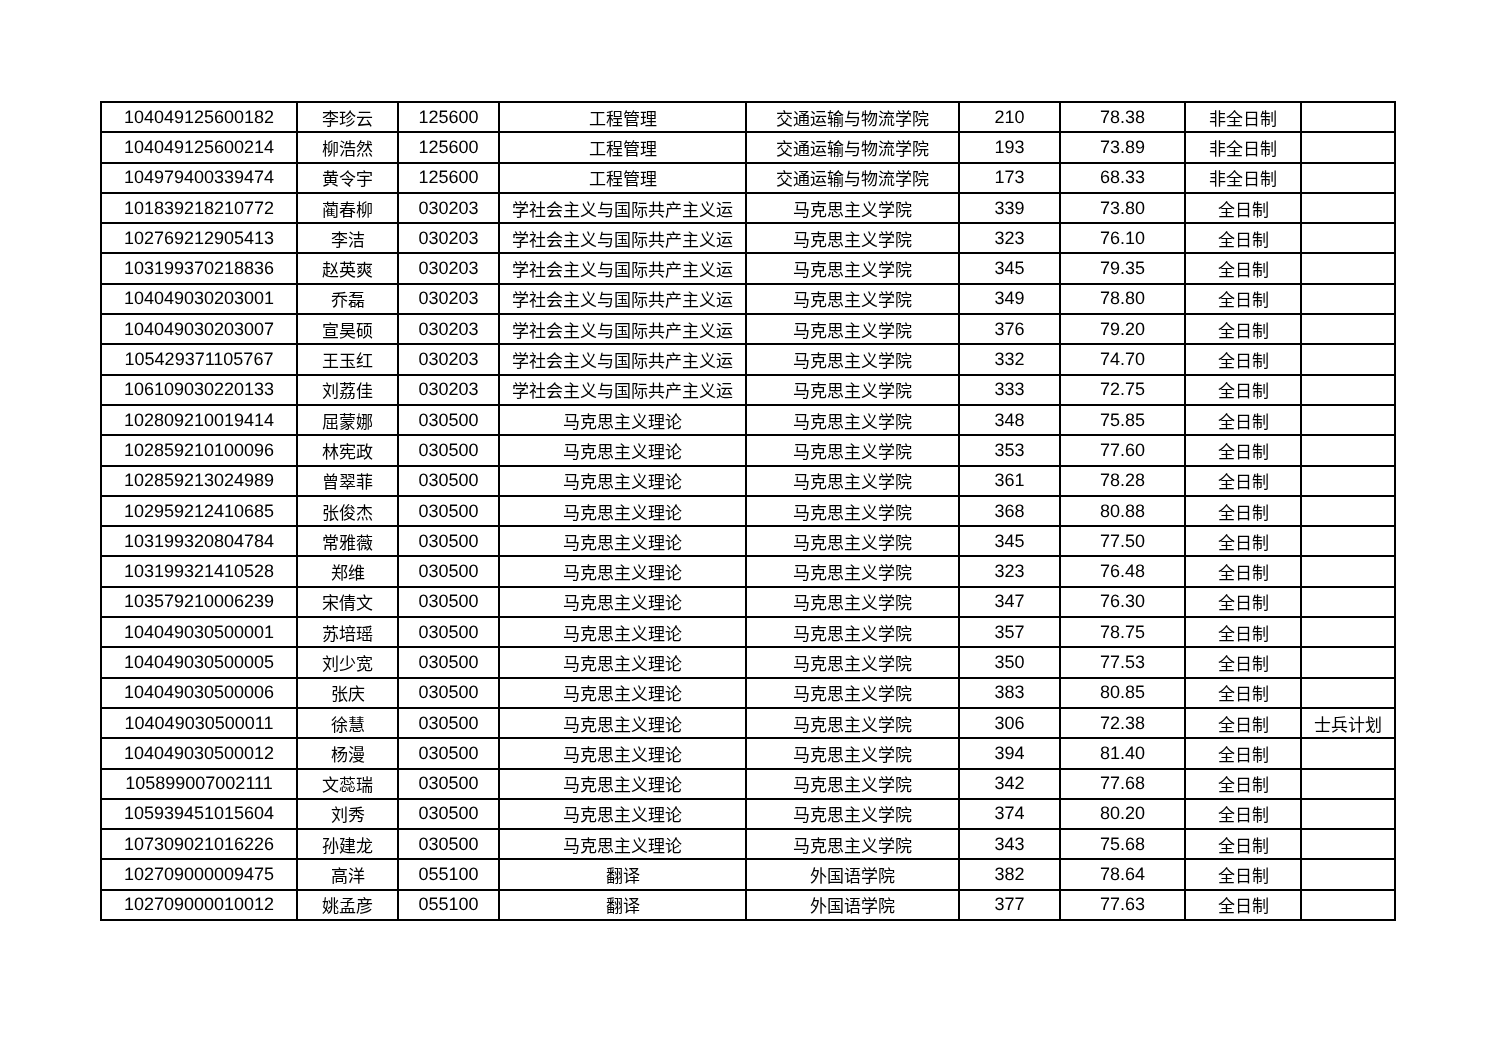| 104049125600182 | 李珍云 | 125600 | 工程管理 | 交通运输与物流学院 | 210 | 78.38 | 非全日制 | |
| 104049125600214 | 柳浩然 | 125600 | 工程管理 | 交通运输与物流学院 | 193 | 73.89 | 非全日制 | |
| 104979400339474 | 黄令宇 | 125600 | 工程管理 | 交通运输与物流学院 | 173 | 68.33 | 非全日制 | |
| 101839218210772 | 蔺春柳 | 030203 | 学社会主义与国际共产主义运 | 马克思主义学院 | 339 | 73.80 | 全日制 | |
| 102769212905413 | 李洁 | 030203 | 学社会主义与国际共产主义运 | 马克思主义学院 | 323 | 76.10 | 全日制 | |
| 103199370218836 | 赵英爽 | 030203 | 学社会主义与国际共产主义运 | 马克思主义学院 | 345 | 79.35 | 全日制 | |
| 104049030203001 | 乔磊 | 030203 | 学社会主义与国际共产主义运 | 马克思主义学院 | 349 | 78.80 | 全日制 | |
| 104049030203007 | 宣昊硕 | 030203 | 学社会主义与国际共产主义运 | 马克思主义学院 | 376 | 79.20 | 全日制 | |
| 105429371105767 | 王玉红 | 030203 | 学社会主义与国际共产主义运 | 马克思主义学院 | 332 | 74.70 | 全日制 | |
| 106109030220133 | 刘荔佳 | 030203 | 学社会主义与国际共产主义运 | 马克思主义学院 | 333 | 72.75 | 全日制 | |
| 102809210019414 | 屈蒙娜 | 030500 | 马克思主义理论 | 马克思主义学院 | 348 | 75.85 | 全日制 | |
| 102859210100096 | 林宪政 | 030500 | 马克思主义理论 | 马克思主义学院 | 353 | 77.60 | 全日制 | |
| 102859213024989 | 曾翠菲 | 030500 | 马克思主义理论 | 马克思主义学院 | 361 | 78.28 | 全日制 | |
| 102959212410685 | 张俊杰 | 030500 | 马克思主义理论 | 马克思主义学院 | 368 | 80.88 | 全日制 | |
| 103199320804784 | 常雅薇 | 030500 | 马克思主义理论 | 马克思主义学院 | 345 | 77.50 | 全日制 | |
| 103199321410528 | 郑维 | 030500 | 马克思主义理论 | 马克思主义学院 | 323 | 76.48 | 全日制 | |
| 103579210006239 | 宋倩文 | 030500 | 马克思主义理论 | 马克思主义学院 | 347 | 76.30 | 全日制 | |
| 104049030500001 | 苏培瑶 | 030500 | 马克思主义理论 | 马克思主义学院 | 357 | 78.75 | 全日制 | |
| 104049030500005 | 刘少宽 | 030500 | 马克思主义理论 | 马克思主义学院 | 350 | 77.53 | 全日制 | |
| 104049030500006 | 张庆 | 030500 | 马克思主义理论 | 马克思主义学院 | 383 | 80.85 | 全日制 | |
| 104049030500011 | 徐慧 | 030500 | 马克思主义理论 | 马克思主义学院 | 306 | 72.38 | 全日制 | 士兵计划 |
| 104049030500012 | 杨漫 | 030500 | 马克思主义理论 | 马克思主义学院 | 394 | 81.40 | 全日制 | |
| 105899007002111 | 文蕊瑞 | 030500 | 马克思主义理论 | 马克思主义学院 | 342 | 77.68 | 全日制 | |
| 105939451015604 | 刘秀 | 030500 | 马克思主义理论 | 马克思主义学院 | 374 | 80.20 | 全日制 | |
| 107309021016226 | 孙建龙 | 030500 | 马克思主义理论 | 马克思主义学院 | 343 | 75.68 | 全日制 | |
| 102709000009475 | 高洋 | 055100 | 翻译 | 外国语学院 | 382 | 78.64 | 全日制 | |
| 102709000010012 | 姚孟彦 | 055100 | 翻译 | 外国语学院 | 377 | 77.63 | 全日制 | |